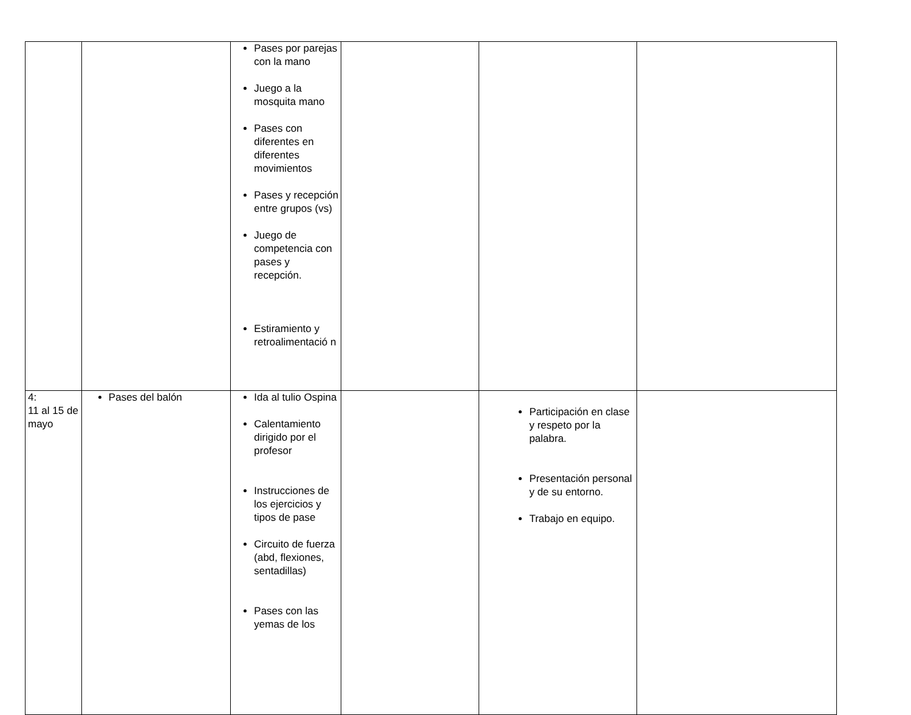| | | Pases por parejas con la mano Juego a la mosquita mano Pases con diferentes en diferentes movimientos Pases y recepción entre grupos (vs) Juego de competencia con pases y recepción. Estiramiento y retroalimentació n | | | |
| 4: 11 al 15 de mayo | Pases del balón | Ida al tulio Ospina Calentamiento dirigido por el profesor Instrucciones de los ejercicios y tipos de pase Circuito de fuerza (abd, flexiones, sentadillas) Pases con las yemas de los | | Participación en clase y respeto por la palabra. Presentación personal y de su entorno. Trabajo en equipo. | |